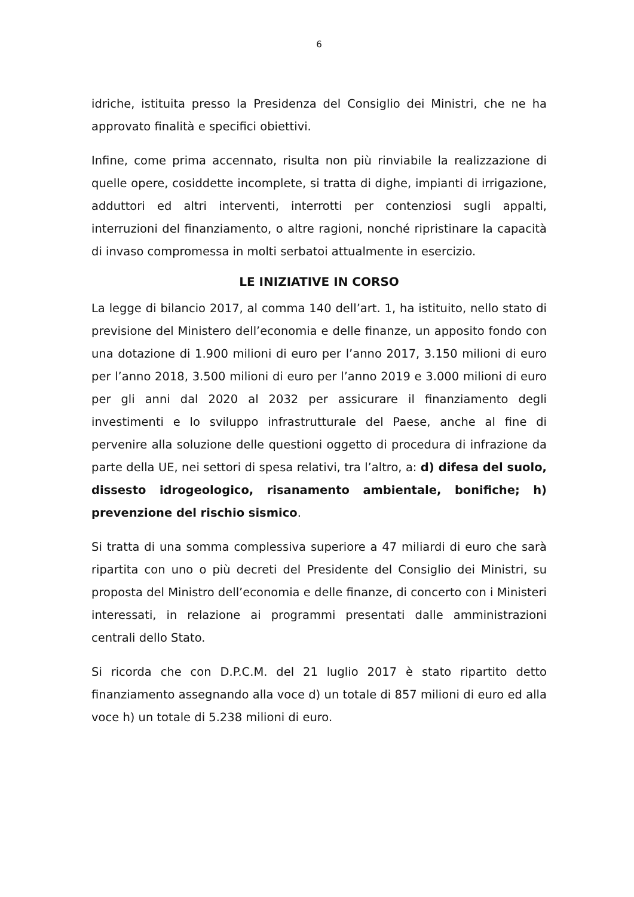6
idriche, istituita presso la Presidenza del Consiglio dei Ministri, che ne ha approvato finalità e specifici obiettivi.
Infine, come prima accennato, risulta non più rinviabile la realizzazione di quelle opere, cosiddette incomplete, si tratta di dighe, impianti di irrigazione, adduttori ed altri interventi, interrotti per contenziosi sugli appalti, interruzioni del finanziamento, o altre ragioni, nonché ripristinare la capacità di invaso compromessa in molti serbatoi attualmente in esercizio.
LE INIZIATIVE IN CORSO
La legge di bilancio 2017, al comma 140 dell’art. 1, ha istituito, nello stato di previsione del Ministero dell’economia e delle finanze, un apposito fondo con una dotazione di 1.900 milioni di euro per l’anno 2017, 3.150 milioni di euro per l’anno 2018, 3.500 milioni di euro per l’anno 2019 e 3.000 milioni di euro per gli anni dal 2020 al 2032 per assicurare il finanziamento degli investimenti e lo sviluppo infrastrutturale del Paese, anche al fine di pervenire alla soluzione delle questioni oggetto di procedura di infrazione da parte della UE, nei settori di spesa relativi, tra l’altro, a: d) difesa del suolo, dissesto idrogeologico, risanamento ambientale, bonifiche; h) prevenzione del rischio sismico.
Si tratta di una somma complessiva superiore a 47 miliardi di euro che sarà ripartita con uno o più decreti del Presidente del Consiglio dei Ministri, su proposta del Ministro dell’economia e delle finanze, di concerto con i Ministeri interessati, in relazione ai programmi presentati dalle amministrazioni centrali dello Stato.
Si ricorda che con D.P.C.M. del 21 luglio 2017 è stato ripartito detto finanziamento assegnando alla voce d) un totale di 857 milioni di euro ed alla voce h) un totale di 5.238 milioni di euro.